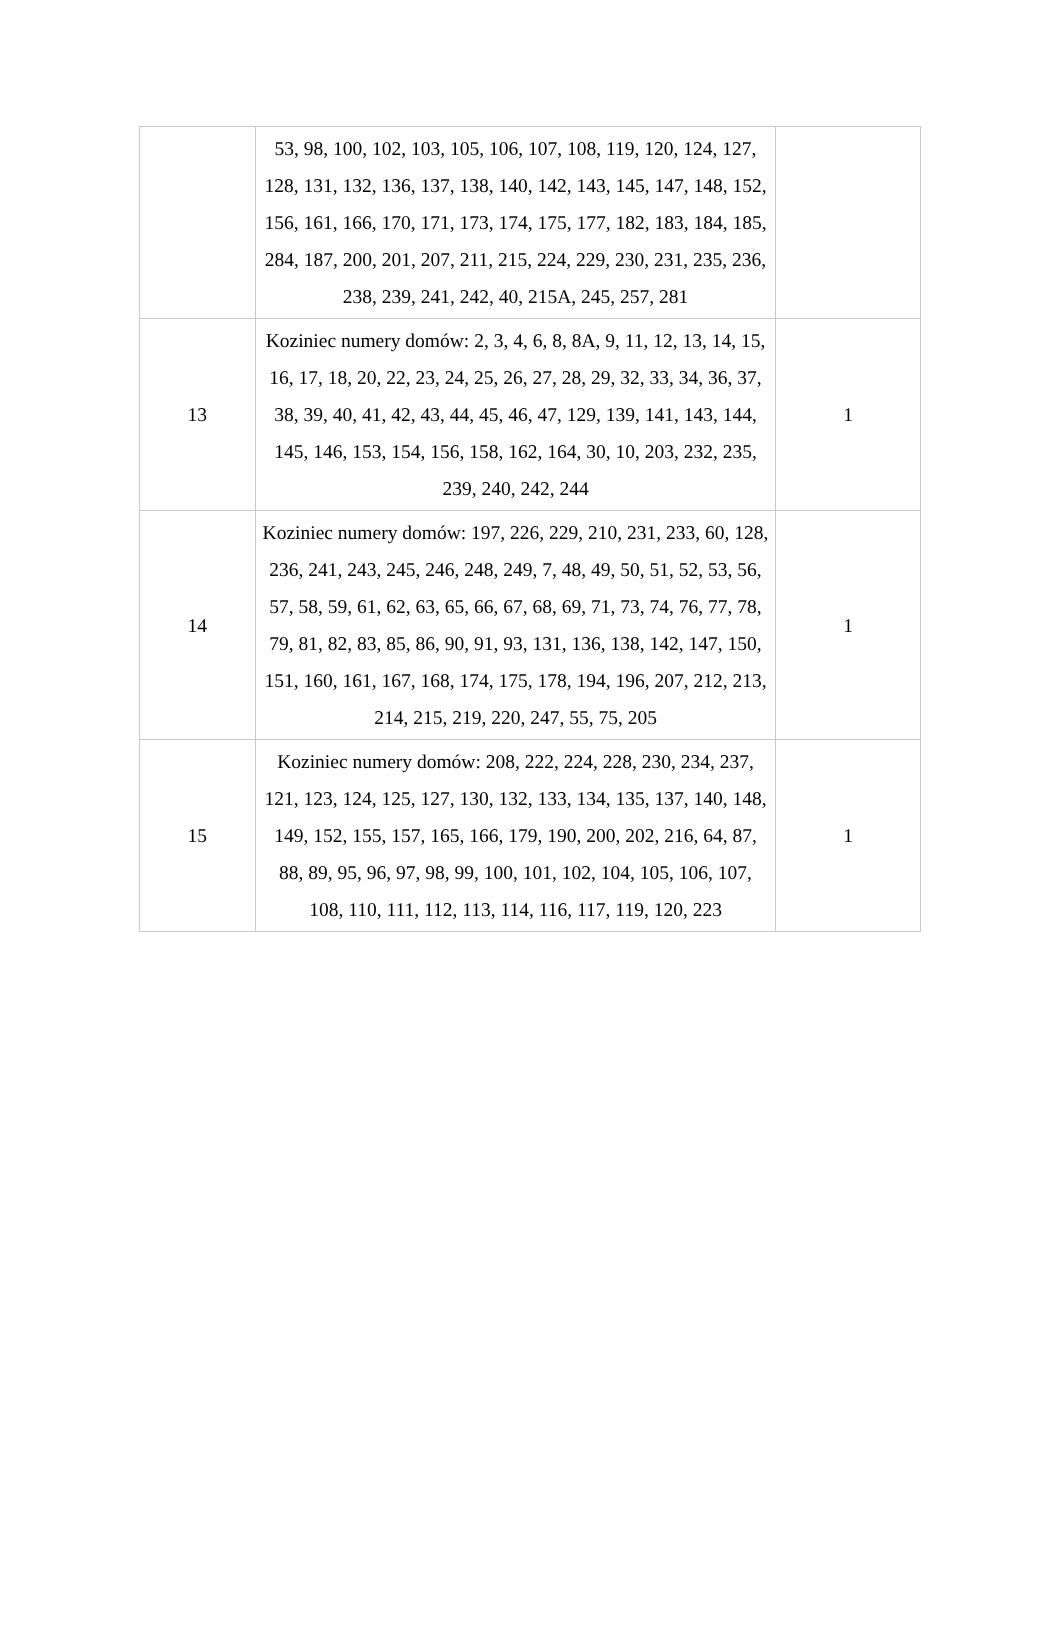| | 53, 98, 100, 102, 103, 105, 106, 107, 108, 119, 120, 124, 127, 128, 131, 132, 136, 137, 138, 140, 142, 143, 145, 147, 148, 152, 156, 161, 166, 170, 171, 173, 174, 175, 177, 182, 183, 184, 185, 284, 187, 200, 201, 207, 211, 215, 224, 229, 230, 231, 235, 236, 238, 239, 241, 242, 40, 215A, 245, 257, 281 | |
| 13 | Koziniec numery domów: 2, 3, 4, 6, 8, 8A, 9, 11, 12, 13, 14, 15, 16, 17, 18, 20, 22, 23, 24, 25, 26, 27, 28, 29, 32, 33, 34, 36, 37, 38, 39, 40, 41, 42, 43, 44, 45, 46, 47, 129, 139, 141, 143, 144, 145, 146, 153, 154, 156, 158, 162, 164, 30, 10, 203, 232, 235, 239, 240, 242, 244 | 1 |
| 14 | Koziniec numery domów: 197, 226, 229, 210, 231, 233, 60, 128, 236, 241, 243, 245, 246, 248, 249, 7, 48, 49, 50, 51, 52, 53, 56, 57, 58, 59, 61, 62, 63, 65, 66, 67, 68, 69, 71, 73, 74, 76, 77, 78, 79, 81, 82, 83, 85, 86, 90, 91, 93, 131, 136, 138, 142, 147, 150, 151, 160, 161, 167, 168, 174, 175, 178, 194, 196, 207, 212, 213, 214, 215, 219, 220, 247, 55, 75, 205 | 1 |
| 15 | Koziniec numery domów: 208, 222, 224, 228, 230, 234, 237, 121, 123, 124, 125, 127, 130, 132, 133, 134, 135, 137, 140, 148, 149, 152, 155, 157, 165, 166, 179, 190, 200, 202, 216, 64, 87, 88, 89, 95, 96, 97, 98, 99, 100, 101, 102, 104, 105, 106, 107, 108, 110, 111, 112, 113, 114, 116, 117, 119, 120, 223 | 1 |